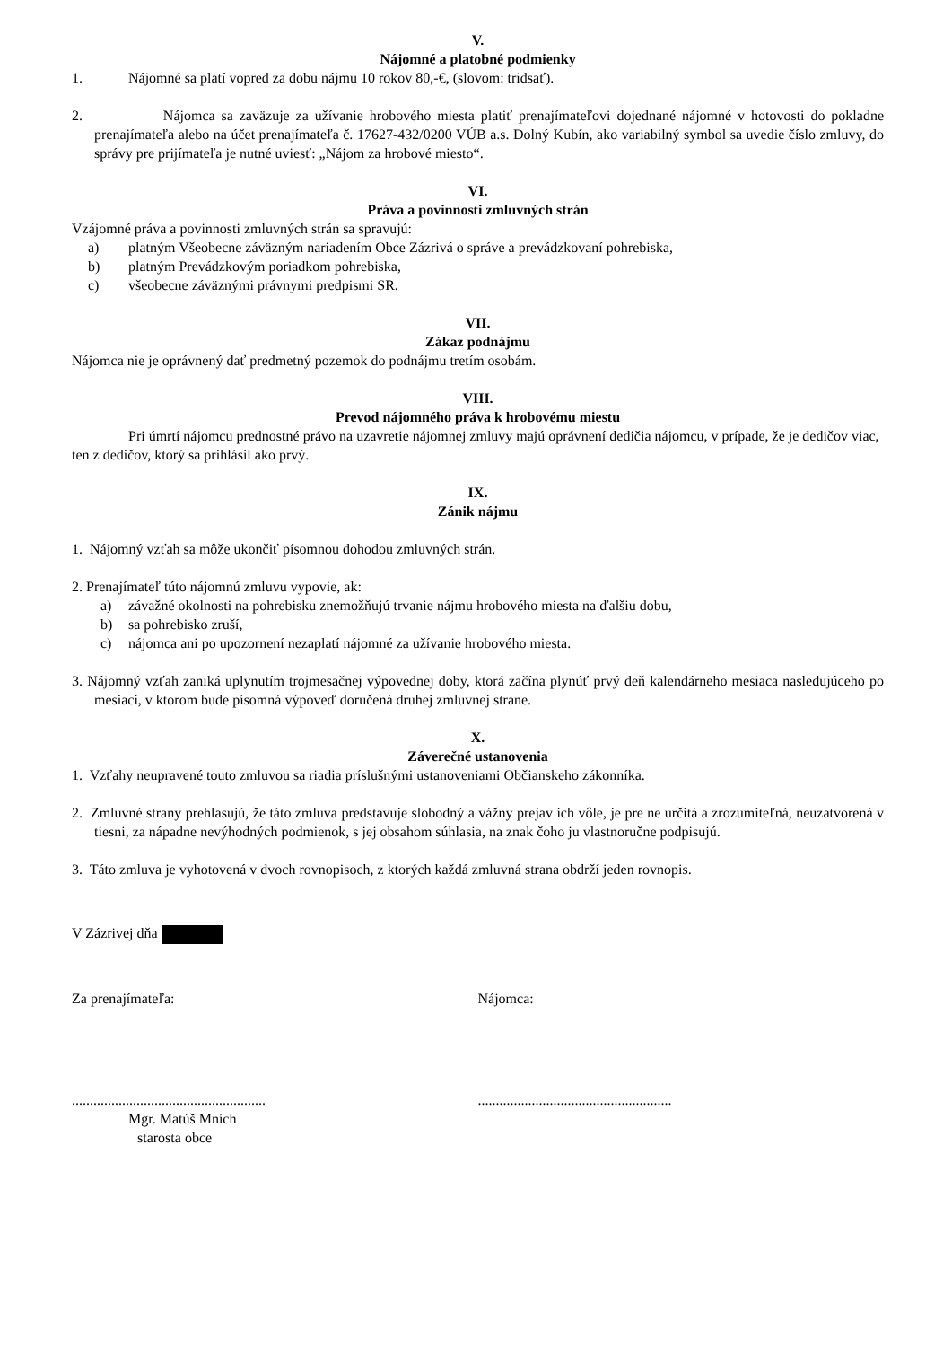V.
Nájomné a platobné podmienky
1. Nájomné sa platí vopred za dobu nájmu 10 rokov 80,-€, (slovom: tridsať).
2. Nájomca sa zaväzuje za užívanie hrobového miesta platiť prenajímateľovi dojednané nájomné v hotovosti do pokladne prenajímateľa alebo na účet prenajímateľa č. 17627-432/0200 VÚB a.s. Dolný Kubín, ako variabilný symbol sa uvedie číslo zmluvy, do správy pre prijímateľa je nutné uviesť: „Nájom za hrobové miesto“.
VI.
Práva a povinnosti zmluvných strán
Vzájomné práva a povinnosti zmluvných strán sa spravujú:
a) platným Všeobecne záväzným nariadením Obce Zázrivá o správe a prevádzkovaní pohrebiska,
b) platným Prevádzkovým poriadkom pohrebiska,
c) všeobecne záväznými právnymi predpismi SR.
VII.
Zákaz podnájmu
Nájomca nie je oprávnený dať predmetný pozemok do podnájmu tretím osobám.
VIII.
Prevod nájomného práva k hrobovému miestu
Pri úmrtí nájomcu prednostné právo na uzavretie nájomnej zmluvy majú oprávnení dedičia nájomcu, v prípade, že je dedičov viac, ten z dedičov, ktorý sa prihlásil ako prvý.
IX.
Zánik nájmu
1. Nájomný vzťah sa môže ukončiť písomnou dohodou zmluvných strán.
2. Prenajímateľ túto nájomnú zmluvu vypovie, ak:
a) závažné okolnosti na pohrebisku znemožňujú trvanie nájmu hrobového miesta na ďalšiu dobu,
b) sa pohrebisko zruší,
c) nájomca ani po upozornení nezaplatí nájomné za užívanie hrobového miesta.
3. Nájomný vzťah zaniká uplynutím trojmesačnej výpovednej doby, ktorá začína plynúť prvý deň kalendárneho mesiaca nasledujúceho po mesiaci, v ktorom bude písomná výpoveď doručená druhej zmluvnej strane.
X.
Záverečné ustanovenia
1. Vzťahy neupravené touto zmluvou sa riadia príslušnými ustanoveniami Občianskeho zákonníka.
2. Zmluvné strany prehlasujú, že táto zmluva predstavuje slobodný a vážny prejav ich vôle, je pre ne určitá a zrozumiteľná, neuzatvorená v tiesni, za nápadne nevýhodných podmienok, s jej obsahom súhlasia, na znak čoho ju vlastnoručne podpisujú.
3. Táto zmluva je vyhotovená v dvoch rovnopisoch, z ktorých každá zmluvná strana obdrží jeden rovnopis.
V Zázrivej dňa
Za prenajímateľa: Nájomca:
......................................................
......................................................
Mgr. Matúš Mních
starosta obce